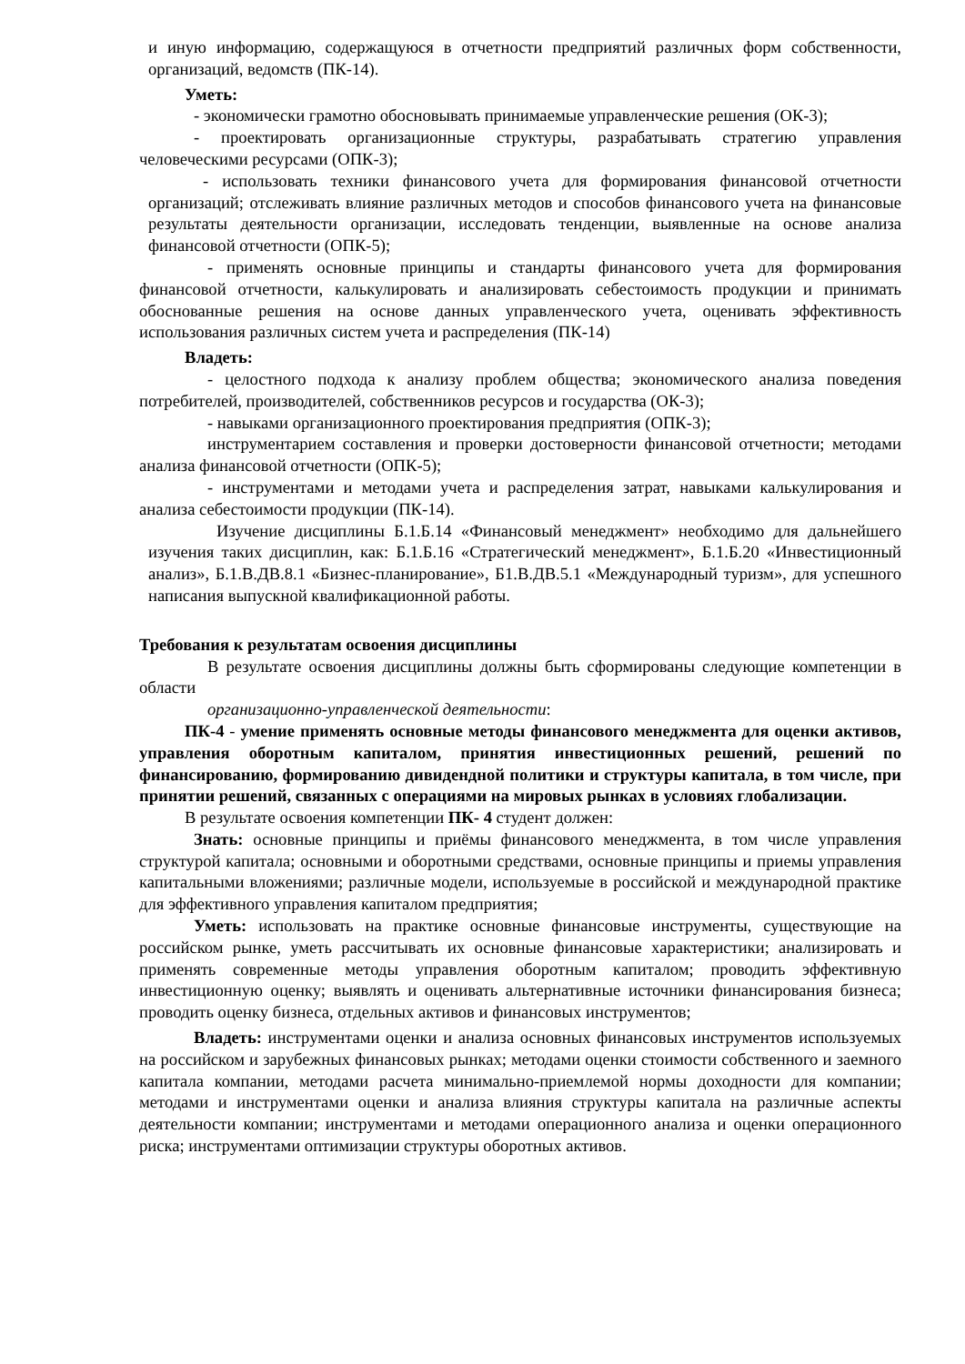и иную информацию, содержащуюся в отчетности предприятий различных форм собственности, организаций, ведомств (ПК-14).
Уметь:
- экономически грамотно обосновывать принимаемые управленческие решения (ОК-3);
- проектировать организационные структуры, разрабатывать стратегию управления человеческими ресурсами (ОПК-3);
- использовать техники финансового учета для формирования финансовой отчетности организаций; отслеживать влияние различных методов и способов финансового учета на финансовые результаты деятельности организации, исследовать тенденции, выявленные на основе анализа финансовой отчетности (ОПК-5);
- применять основные принципы и стандарты финансового учета для формирования финансовой отчетности, калькулировать и анализировать себестоимость продукции и принимать обоснованные решения на основе данных управленческого учета, оценивать эффективность использования различных систем учета и распределения (ПК-14)
Владеть:
- целостного подхода к анализу проблем общества; экономического анализа поведения потребителей, производителей, собственников ресурсов и государства (ОК-3);
- навыками организационного проектирования предприятия (ОПК-3);
инструментарием составления и проверки достоверности финансовой отчетности; методами анализа финансовой отчетности (ОПК-5);
- инструментами и методами учета и распределения затрат, навыками калькулирования и анализа себестоимости продукции (ПК-14).
Изучение дисциплины Б.1.Б.14 «Финансовый менеджмент» необходимо для дальнейшего изучения таких дисциплин, как: Б.1.Б.16 «Стратегический менеджмент», Б.1.Б.20 «Инвестиционный анализ», Б.1.В.ДВ.8.1 «Бизнес-планирование», Б1.В.ДВ.5.1 «Международный туризм», для успешного написания выпускной квалификационной работы.
Требования к результатам освоения дисциплины
В результате освоения дисциплины должны быть сформированы следующие компетенции в области
организационно-управленческой деятельности:
ПК-4 - умение применять основные методы финансового менеджмента для оценки активов, управления оборотным капиталом, принятия инвестиционных решений, решений по финансированию, формированию дивидендной политики и структуры капитала, в том числе, при принятии решений, связанных с операциями на мировых рынках в условиях глобализации.
В результате освоения компетенции ПК- 4 студент должен:
Знать: основные принципы и приёмы финансового менеджмента, в том числе управления структурой капитала; основными и оборотными средствами, основные принципы и приемы управления капитальными вложениями; различные модели, используемые в российской и международной практике для эффективного управления капиталом предприятия;
Уметь: использовать на практике основные финансовые инструменты, существующие на российском рынке, уметь рассчитывать их основные финансовые характеристики; анализировать и применять современные методы управления оборотным капиталом; проводить эффективную инвестиционную оценку; выявлять и оценивать альтернативные источники финансирования бизнеса; проводить оценку бизнеса, отдельных активов и финансовых инструментов;
Владеть: инструментами оценки и анализа основных финансовых инструментов используемых на российском и зарубежных финансовых рынках; методами оценки стоимости собственного и заемного капитала компании, методами расчета минимально-приемлемой нормы доходности для компании; методами и инструментами оценки и анализа влияния структуры капитала на различные аспекты деятельности компании; инструментами и методами операционного анализа и оценки операционного риска; инструментами оптимизации структуры оборотных активов.